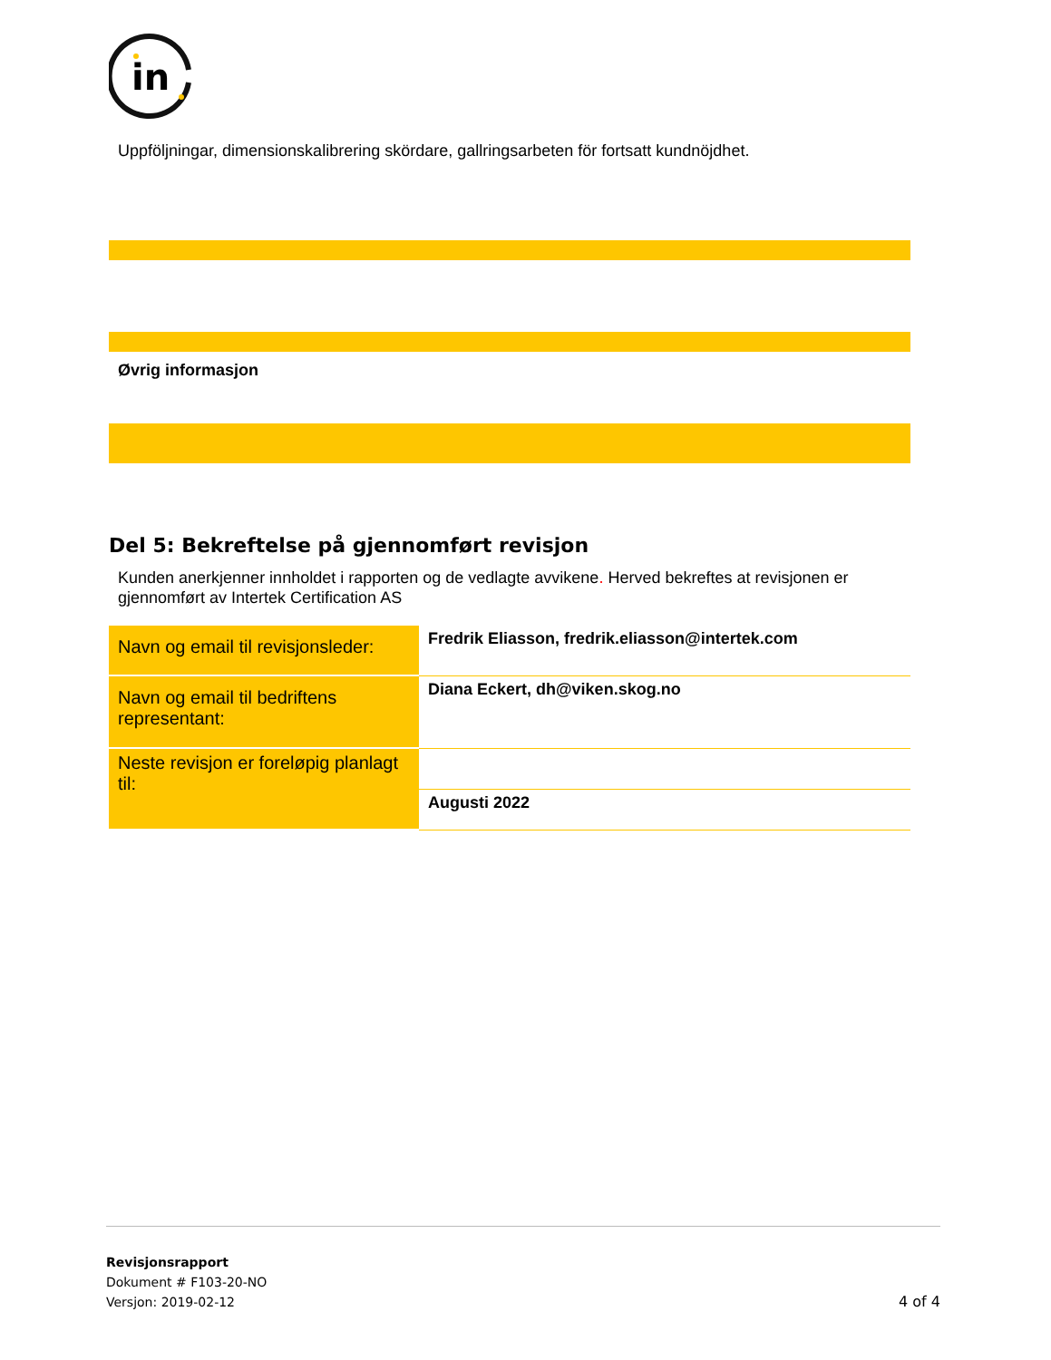in
Uppföljningar, dimensionskalibrering skördare, gallringsarbeten för fortsatt kundnöjdhet.
Øvrig informasjon
Del 5: Bekreftelse på gjennomført revisjon
Kunden anerkjenner innholdet i rapporten og de vedlagte avvikene. Herved bekreftes at revisjonen er gjennomført av Intertek Certification AS
| Navn og email til revisjonsleder: | Fredrik Eliasson, fredrik.eliasson@intertek.com |
| Navn og email til bedriftens representant: | Diana Eckert, dh@viken.skog.no |
| Neste revisjon er foreløpig planlagt til: | |
| | Augusti 2022 |
Revisjonsrapport
Dokument # F103-20-NO
Versjon: 2019-02-12 4 of 4